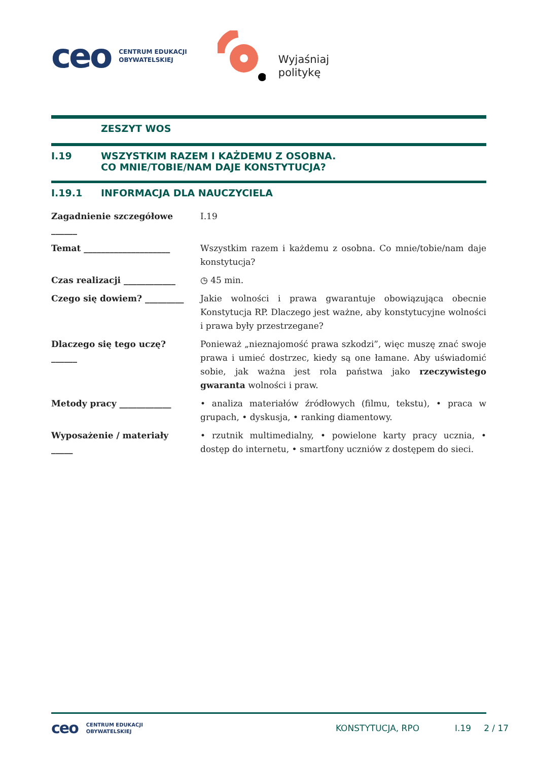ceo
CENTRUM EDUKACJI
OBYWATELSKIEJ
Wyjaśniaj
politykę
ZESZYT WOS
I.19 WSZYSTKIM RAZEM I KAŻDEMU Z OSOBNA.
CO MNIE/TOBIE/NAM DAJE KONSTYTUCJA?
I.19.1 INFORMACJA DLA NAUCZYCIELA
| Zagadnienie szczegółowe ______ | I.19 |
| Temat ____________________ | Wszystkim razem i każdemu z osobna. Co mnie/tobie/nam daje konstytucja? |
| Czas realizacji ____________ | ◷ 45 min. |
| Czego się dowiem? _________ | Jakie wolności i prawa gwarantuje obowiązująca obecnie Konstytucja RP. Dlaczego jest ważne, aby konstytucyjne wolności i prawa były przestrzegane? |
| Dlaczego się tego uczę? ______ | Ponieważ „nieznajomość prawa szkodzi”, więc muszę znać swoje prawa i umieć dostrzec, kiedy są one łamane. Aby uświadomić sobie, jak ważna jest rola państwa jako rzeczywistego gwaranta wolności i praw. |
| Metody pracy ____________ | • analiza materiałów źródłowych (filmu, tekstu), • praca w grupach, • dyskusja, • ranking diamentowy. |
| Wyposażenie / materiały _____ | • rzutnik multimedialny, • powielone karty pracy ucznia, • dostęp do internetu, • smartfony uczniów z dostępem do sieci. |
ceo CENTRUM EDUKACJI
OBYWATELSKIEJ KONSTYTUCJA, RPO I.19 2 / 17